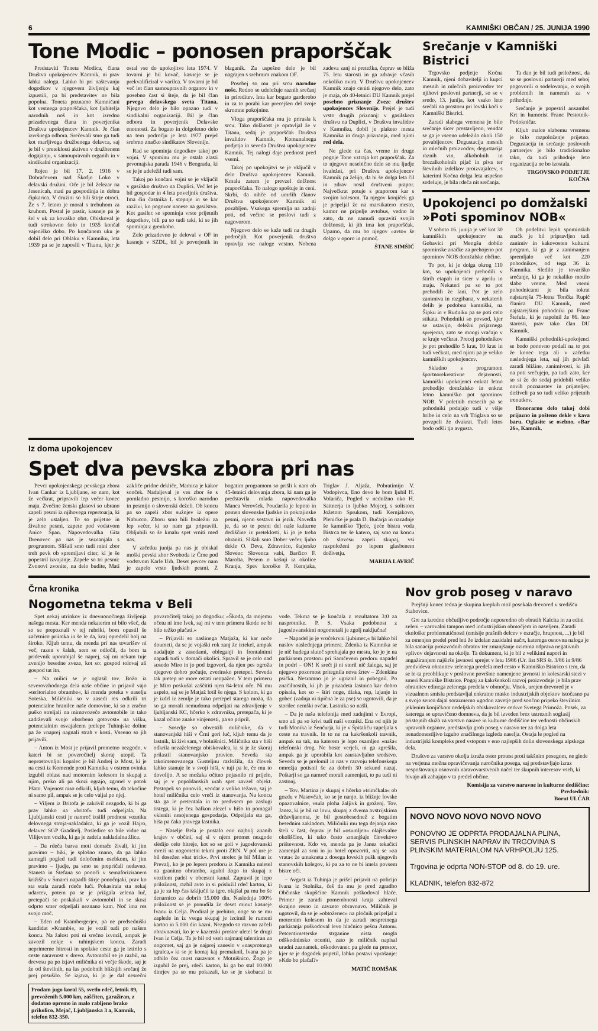6 KAMNIŠKI OBČAN / 25. JUNIJA 1990
Tone Modic – ponosen praporščak
Predstaviti Toneta Modica, člana Društva upokojencev Kamnik, ni prav lahka naloga. Lahko bi pri naštevanju dogodkov v njegovem življenju kaj izpustili, pa bi predstavitev ne bila popolna. Toneta poznamo Kamničani kot vestnega praporščaka, kot ljubitelja narodnih noš in kot izredno prizadevnega člana in poverjenika Društva upokojencev Kamnik. Je član izvršnega odbora. Srečevali smo ga tudi kot marljivega družbenega delavca, saj je bil v preteklosti aktiven v družbenem dogajanju, v samoupravnih organih in v sindikalni organizaciji.
Rojen je bil 17. 2. 1916 v Dobračevem nad Škofjo Loko v delavski družini. Oče je bil železar na Jesenicah, mati pa gospodinja in dobra čipkarica. V družini so bili štirje otroci. Že s 7. letom je moral s trebuhom za kruhom. Postal je pastir, kasneje pa je šel v uk za kovaško obrt. Obiskoval je tudi strokovno šolo in 1935 končal vajeniško dobo. Po končanem uku je dobil delo pri Oblaku v Kamniku, leta 1939 pa se je zaposlil v Titanu, kjer je ostal vse do upokojitve leta 1974. V tovarni je bil kovač, kasneje se je prekvalificiral v varilca. V tovarni je bil več let član samoupravnih organov in v posebno čast si šteje, da je bil član prvega delavskega sveta Titana. Njegovo delo je bilo opazno tudi v sindikalni organizaciji. Bil je član odbora in poverjenik Delavske enotnosti. Za bogato in dolgoletno delo na tem področju je leta 1977 prejel srebrno značko sindikatov Slovenije.
Rad se spominja dogodkov takoj po vojni. V spominu mu je ostala zlasti prvomajska parada 1946 v Beogradu, ki se je je udeležil tudi sam.
Takoj po končani vojni se je vključil v gasilsko društvo na Duplici. Več let je bil gospodar in 4 leta poveljnik društva. Ima čin častnika I. stopnje in se kar razživi, ko pogovor nanese na gasilstvo. Kot gasilec se spominja vrste prijetnih dogodkov, bili pa so tudi taki, ki se jih spominja z grenkobo.
Zelo prizadevno je deloval v OF in kasneje v SZDL, bil je poverjenik in blaganik. Za uspešno delo je bil nagrajen s srebrnim znakom OF.
Posebej so mu pri srcu narodne noše. Redno se udeležuje raznih srečanj in prireditev. Ima kar bogato garderobo in za to porabi kar precejšen del svoje skromne pokojnine.
Vloga praporščaka mu je prirasla k srcu. Tako dolžnost je opravljal že v Titanu, sedaj je praporščak Društva invalidov Kamnik, Komunalnega podjetja in seveda Društva upokojencev Kamnik. Tej nalogi daje prednost pred vsemi.
Takoj po upokojitvi se je vključil v delo Društva upokojencev Kamnik. Kmalu zatem je prevzel dolžnost praporščaka. To nalogo spoštuje in ceni. Skrbi, da nihče od umrlih članov Društva upokojencev Kamnik ni pozabljen. Vsakega spremlja na zadnji poti, od večine se poslovi tudi z nagovorom.
Njegovo delo se kaže tudi na drugih področjih. Kot poverjenik društva opravlja vse naloge vestno. Nobena zadeva zanj ni pretežka, čeprav se bliža 75. letu starosti in ga zdravje včasih nekoliko ovira. V Društvu upokojencev Kamnik znajo ceniti njegovo delo, zato je maja, ob 40-letnici DU Kamnik prejel posebno priznanje Zveze društev upokojencev Slovenije. Prejel je tudi vrsto drugih priznanj: v gasilskem društvu na Duplici, v Društvu invalidov v Kamniku, dobil je plaketo mesta Kamnika in druga priznanja, med njimi red dela.
Ne glede na čas, vreme in druge pogoje Tone vztraja kot praporščak. Za to njegovo nesebično delo so mu ljudje hvaležni, pri Društvu upokojencev Kamnik pa želijo, da bi še dolga leta čil in zdrav nosil društveni prapor. Največkrat potuje s praporom kar s svojim kolesom. Ta njegov konjiček ga je pripeljal že na marsikatero mesto, kamor ne pripelje avtobus, vedno le zato, da ne zamudi opraviti svojih dolžnosti, ki jih ima kot praporščak. Upamo, da mu bo njegov »avto« še dolgo v oporo in pomoč.
ŠTANE SIMŠIČ
Srečanje v Kamniški Bistrici
Trgovsko podjetje Kočna Kamnik, njeni dobavitelji in kupci mesnih in mlečnih proizvodov ter njihovi poslovni partnerji, so se v sredo, 13. junija, kot vsako leto srečali na prostoru pri lovski koči v Kamniški Bistrici.
Zaradi slabega vremena je bilo srečanje sicer prestavljeno, vendar se ga je vseeno udeležilo okoli 150 povabljencev. Degustacija mesnih in mlečnih proizvodov, degustacija raznih vin, alkoholnih in brezalkoholnih pijač in pivа ter številnih izdelkov proizvajalcev, s katerimi Kočna dolga leta uspešno sodeluje, je bila rdeča nit srečanja.
Ta dan je bil tudi priložnost, da so se poslovni partnerji med seboj pogovorili o sodelovanju, o svojih problemih in namerah za v prihodnje.
Srečanje je popestril ansambel Krt in humorist Franc Pestotnik-Podokničar.
Kljub malce slabemu vremenu je bilo razpoloženje prijetno. Degustacija in srečanje poslovnih partnerjev je bilo tradicionalno tako, da tudi prihodnje leto organizacija ne bo izostala.
TRGOVSKO PODJETJE KOČNA
Upokojenci po domžalski »Poti spominov NOB«
V soboto 16. junija je več kot 30 kamniških upokojencev na Gobavici pri Mengšu dobilo spominske značke za prehojeno pot spominov NOB domžalske občine.
To pot, ki je dolga okrog 110 km, so upokojenci prehodili v štirih etapah in sicer v aprilu in maju. Nekateri pa so to pot prehodili že lani. Pot je zelo zanimiva in razgibana, v nekaterih delih je podobna kamniški, na Šipku in v Rudniku pa se poti celo stikata. Pohodniki so povsod, kjer se ustavijo, deležni prijaznega sprejema, zato se mnogi vračajo v te kraje večkrat. Precej pohodnikov je pot prehodilo 5 krat, 10 krat in tudi večkrat, med njimi pa je veliko kamniških upokojencev.
Skladno s programom športnorekreativne dejavnosti, kamniški upokojenci enkrat letno prehodijo domžalsko in enkrat letno kamniško pot spominov NOB. V poletnih mesecih pa se pohodniki podajajo tudi v višje hribe in celo na vrh Triglava so se povzpeli že dvakrat. Tudi letos bodo odšli tja avgusta.
Ob podelitvi lepih spominskih značk je bil pripravljen tudi zanimiv in kakovosten kulturni program, ki ga je z zanimanjem spremljalo več kot 220 pohodnikov, od tega 36 iz Kamnika. Sledilo je tovariško srečanje, ki ga je nekaliko motilo slabo vreme. Med vsemi pohodnicami je bila tokrat najstarejša 75-letna Tončka Rupič članica DU Kamnik, med najstarejšimi pohodniki pa Franc Štefula, ki je napolnil že 86. leto starosti, prav tako član DU Kamnik.
Kamniški pohodniki-upokojenci se bodo ponovno podali na to pot že konec tega ali v začetku naslednjega leta, saj jih privlači zaradi bližine, zanimivosti, ki jih na poti srečujejo, pa tudi zato, ker so si že do sedaj pridobili veliko novih poznanstev in prijateljev, doživeli pa so tudi veliko prijetnih trenutkov.
Honorarno delo takoj dobi prijazno in pošteno dekle v kava baru. Oglasite se osebno. »Bar 26«, Kamnik.
Iz doma upokojencev
Spet dva pevska zbora pri nas
Pevci upokojenskega pevskega zbora Ivan Cankar iz Ljubljane, so nam, kot že večkrat, pripravili lep večer konec maja. Zvečine ženski glasovi so ubrano zapeli pesmi iz njihovega repertoarja, ki je zelo ustaljen. To so prijetne in živahne pesmi, zapete pod vodstvom Anice Špan. Napovedovalka Gita Drenovec pa nas je seznanjala s programom. Slišali smo tudi mini zbor treh pevk ob spremljavi citer, ki je še popestril izvajanje. Zapele so tri pesmi: Zvonovi zvonite, na delo budite, Mati zakliče pridne dekliče, Mamica je kakor sonček. Nadaljeval je ves zbor še s pomladno pesmijo, s koroško narodno in pesmijo o slovenski deželi. Ob koncu pa so zapeli zbor sužnjev iz opere Nabucco. Zboru smo bili hvaležni za lep večer, ki so nam ga pripravili. Obljubili so še kmalu spet vrniti med nas.
V začetku junija pa nas je obiskal moški pevski zbor Svoboda iz Črne pod vodstvom Karle Urh. Deset pevcev nam je zapelo vrsto ljudskih pesmi. Z bogatim programom so prišli k nam ob 45-letnici delovanja zbora, ki nam ga je predstavila mlada napovedovalka Manca Verovšek. Poudarila je lepoto in pomen slovenske ljudske in pokrajinske pesmi, njeno sestavo in jezik. Navedla je, da so te pesmi del naše kulturne dediščine iz preteklosti, ki jo je treba ohraniti. Slišali smo Dober večer, ljubo dekle O. Deva, Zdravnico, štajersko Slovenc Slovenca vabi, Barčico F. Maroltа. Pesem o košnji iz okolice Kranja, Spev koroške P. Kernjaka, Triglav J. Aljaža, Pobratimijo V. Vodopivca, Eno devo le bom ljubil H. Volariča, Pogled v nedolžno oko H. Sattnerja in ljubko Mojcej, s solistom Jožetom Sprukom, tudi Kernjakovo, Plenićke je prala D. Bučarja in nazadnje še kamniško Tjeće, tjeće bistra voda Bistrca ter še katero, saj smo na koncu ob slovesu zapeli skupaj, vsi razpoloženi po lepem glasbenem doživetju.
MARIJA LAVRIČ
Črna kronika
Nogometna tekma v Beli
Spet nekaj utrinkov iz dnevnonočnega življenja našega mesta. Ker menda nekaterim ni bilo všeč, da so se prepoznali v tej rubriki, bom opustil še začetnico priimka in še le da, kraj opredelil bolj na široko. Kljub temu, da menda pri nas tovarišev ni več, razen v šalah, sem se odločil, da bom ta pridevnik uporabljal še naprej, saj mi nekam tuje zvenijo besedne zveze, kot so: gospod tolovaj ali gospod tat itn.
– Na milici se je oglasil tov. Božo iz severovzhodnega dela naše občine in prijavil vajo »teritorialno obrambe«, ki menda poteka v naselju Soteska. Miličniki so v zasedi res odkrili tri potencialne branilce naše domovine, ki so z zračno puško streljali na mimovozeče avtomobile in tako zadrževali svojo »borbeno gotovost« na višku, potencialnim osvajalcem prelepe Tuhinjske doline pa že vnaprej nagnali strah v kosti. Vseeno so jih prijavili.
– Anton iz Most je prijavil prometno nezgodo, v kateri bi se povzročitelj skoraj utopil. Ta neprostovoljni kopalec je bil Andrej iz Most, ki je na cesti iz Komende proti Kamniku v ostrem ovinku izgubil oblast nad motornim kolesom in skupaj z njim, preko ali pa skozi ograjo, zgrmel v potok Pšato. Vnjenost niso odkrili, kljub temu, da tekočine ni samo pil, ampak se je celo valjal po njej.
– Viljem iz Britofa je zakrivil nezgodo, ki bi ga prav lahko na »britof« tudi odpeljala. Na Ljubljanski cesti je namreč izsilil prednost vozniku delovnega stroja-nakladalca, ki ga je vozil Hajro, delavec SGP Graditelj. Posledice so bile vidne na Vilijevem vozilu, ki ga je zadela nakladalna žlica.
– Da rdeča barva moti domače živali, ki jim pravimo – biki, je splošno znano, da pa lahko zamegli pogled tudi določenim osebkom, ki jim pravimo – ljudje, pa smo se prepričali nedavno. Staneta in Štefana so ponoči v semaforiziranem križišču v Šmarci napadli štirje ponočnjaki, prav ko sta stala zaradi rdeče luči. Pokasirala sta nekaj udarcev, potem pa se je prižgala zelena luč, pretepači so poskakali v avtomobil in se skozi odprto smer odpeljali neznano kam. Noč ima res svojo moč.
– Eden od Krambergerjev, pa ne predsedniški kandidat »Krambi«, se je vozil tudi po našem koncu. Na žalost poti ni srečno izvozil, ampak je zavozil nekje v tuhinjskem koncu. Zaradi neprimerne hitrosti in spolzke ceste ga je iztirilo s ceste naravnost v drevo. Avtomobil se je razbil, na drevesu pa po izjavi miličnika ni večje škode, saj je že od številnih, na las podobnih bližnjih srečanj že prej posušilo. Še izjava, ki jo je dal nesrečni povzročitelj takoj po dogodku: »Škoda, da mojemu očetu ni ime Ivek, saj mi v tem primeru škode ne bi bilo težko plačati.«
– Prijavili so naslinega Matjaža, ki kar noče doumeti, da se je vojaški rok zanj že iztekel, ampak nadaljuje z zasedami, obleganji in frontalnimi napadi tudi v domači okolici. Spravil se je celo nad sosedo Miro in jo pod izgovori, da njen pes ogroža njegovo dobro počutje, zverinsko pretepel. Seveda tak pretep ne more ostati neopažen. V tem primeru je Miro poskušal zaščititi njen 84-letni oče. Ni mu uspelo, saj se je Matjaž lotil še njega. S kolom, ki ga je izdrl iz zemlje je tako pretepel starega moža, da so ga morali nemudoma odpeljati na zdravljenje v ljubljanski KC, hčerko k zdravniku, pretepača, ki je kazal očitne znake vinjenosti, pa so pripril.
– Sosedje so obvestili miličnike, da v stanovanjski hiši v Črni gori luč, kljub temu da je lastnik, ki živi sam, v bolnišnici. Miličnika sta v hiši odkrila nezaželenega obiskovalca, ki si je že skoraj prilastil stanovanjsko pravico. Seveda sta takoimenovanega Gusteljnu razložila, da človek lahko stanuje le v svoji hiši, v tuji pa le, če mu to dovolijo. A se možaka očitno pojasnilo ni prijelo, saj je v popoldanskih urah spet zavzel objekt. Postopek so ponovili, vendar z veliko težavo, saj je hotel miličnika celo vreči iz stanovanja. Na koncu sta ga le pretentala in to predvsem po zaslugi tistega, ki je čez balkon zlezel v hišo in pomagal vkleniti nesojenega gospodarja. Odpeljala sta ga, hiša pa čaka pravega lastnika.
– Naselje Bela je postalo eno najbolj znanih krajev v občini, saj si v njem promet nezgode slédijo celo hitreje, kot so se goli v jugoslovanski mreži na nogometni tekmi proti ZRN. V pol ure je bil dosežen »hat trick«. Prvi strelec je bil Milan iz Prevalj, ko je po lepem prodoru iz Kamnika naletel na granitno obrambo, zgubil žogo in skupaj z vozilom padel v obcestni kanal. Zapravil je lepo priložnost, razbil avto in si prislužil rdeč karton, ki ga je za lep čas izključil iz igre, olajšal pa mu bo še denarnico za dobrih 15.000 din. Naslednja 100% priložnost se je ponudila že deset minut kasneje Ivanu iz Celja. Prodiral je prehitro, noge so se mu zapletle in iz vsega skupaj je izcimil le rumeni karton in 5.000 din kazni. Nezgodo so razvno začeli obravnavati, ko je v kazenski prostor uletel še drugi Ivan iz Celja. Ta je bil od vseh najmanj talentiran za nogomet, saj ga je najprej zaneslo v »naspro­tnega igralca,« ki se je komaj kaj premaknil, Ivana pa je odbilo čez most naravnot v Motnišnico. Žogo je izgubil že prej, rdeči karton, ki ga bo stal 10.000 dinrjev pa so mu pokazali, ko se je skobacal iz vode. Tekma se je končala z rezultatom 3:0 za nasprotnike. P. S. Vsaka podobnost z jugoslovanskimi nogometaši je zgolj naključna!
– Napadel jo je vročekrvni ljubimec,« bi lahko bil naslov naslednjega primera. Zdenka iz Kamnika se je nič hudega sluteč sprehajala po mestu, ko jo je na parkirnem prostoru pri Samčevem predoru napadel in podrl – ON! K sreči ji ni storil nič žalega, saj je njegovo pozornost pritegnila nova žrtev – Zdenkina psička. Nesramno jo je ugriznil in pobegnil. Po značilnostih, ki jih je prizadeta lastnica kar dobro opisala, kot so – štiri noge, dlaka, rep, lajanje in gobec (zadnja ni tipična le za pse) so ugotovili, da je storilec nemški ovčar. Lastnika so našli.
– Da je naša telefonija med zadnjimi v Evropi, smo ali pa so krivi tudi naši vozniki. Ena od njih je tudi Monika iz Šenčurja, ki je v Špitaliču zapeljala s ceste na travnik. In to ne na kakršenkoli travnik, ampak na tak, na katerem je lepo osamljen »naša« telefonski drog. Ne boste verjeli, ni ga zgrešila, ampak ga je uporabila kot zaustavljalno sredstvo. Seveda se je prelomil in nas v razvoju telefonskega omrežja potisnil še za dobrih 30 sekund nazaj. Poštarji so ga namreč morali zamenjati, to pa tudi ni zastonj.
– Tov. Martina je skupaj s hčerko »trimčkala« ob gozdu v Nasovčah, ko se je nanjo, iz bližnje lovske opazovalnice, vsula ploha žaljivk in groženj. Tov. Janez, ki je bil na lovu, skupaj z dvema avstrijskima državljanoma, je bil gostobesednež z bogatim besednim zakladom. Miličniki mu tega dejanja niso šteli v čast, čeprav je bil »osumljen« olajševalne okoliščine, ki tako često zmanjšuje človekovo prištevnost. Kdo ve, menda pa je Janez tekačici zamenjal za srni in ju hotel opozoriti, naj se »za vrata« že umakneta z dosega lovskih pušk njegovih stanovskih kolegov, ki pa za to ne bi imela povsem bistre oči.
– Avgust iz Tuhinja je prišel prijavit na policijo Ivana iz Stolnika, češ da mu je pred zgradbo Občinske skupščine Kamnik poškodoval hlače. Primer je zaradi pomembnosti kraja zahteval skrajno resno in zavzeto obravnavo. Miličnik je ugotovil, da se je »obtoženec« na pločnik pripeljal z motornim kolesom in da je zaradi nespretnega parkiranja poškodoval levo hlačnico pešcu Antonu. Petcentimeterske strganine nista mogla odškodninsko oceniti, zato je miličnik napisal uradni zaznamek, oškodovanec pa glede na prostor, kjer se je dogodek pripetil, lahko postavi vprašanje: »Kdo bo plačal?«
MATIČ ROMŠAK
Prodam jugo koral 55, svetlo rdeč, letnik 89, prevoženih 5.000 km, zaščiten, garažiran, z dodatno opremo in malo rabljeno brako prikolico. Mejač, Ljubljanska 3 a, Kamnik, telefon 832-350.
Nov grob poseg v naravo
Prejšnji konec tedna je skupina krepkih mož posekala drevored v središču Stahovice.
Gre za izredno občutljivo področje neposredno ob obratih Kalcita in za edini zeleni – varovalni tampon med industrijskim območjem in naseljem. Zaradi ekološke problematičnosti (emisije prašnih delcev v ozračje, hrupnost, ...) je bil za omenjen predel pred leti že izdelan zazidalni načrt, katerega osnovna naloga je bila sanacija proizvodnih obratov ter zmanjšanje oziroma odprava negativnih vplivov dejavnosti na okolje. Ta dokument, ki je bil z velikimi napori in angažiranjem najširše javnosti sprejet v letu 1986 (Ur. list SRS št. 3/86 in 9/86 predvideva ohranitev zelenega predela med cesto v Kamniško Bistrico s tem, da se le-ta preoblikuje v poslovne površine namenjene javnosti in kolesarski stezi v smeri Kamniške Bistrice. Pogoj za kakršenkoli razvoj proizvodnje je bila prav ohranitev edinega zelenega predela v območju. Visok, urejen drevored je v vizualnem smislu predstavljal enkratno masko industrijskih objektov istočasno pa s svojo senco dajal sorazmerno ugodno zavetje pred sončno pripeko številnim jeklenim konjičkom nedeljskih obiskovalcev cerkve Svetega Primoža. Posek, za katerega se upravičeno domneva, da je bil izveden brez ustreznih soglasij pristojnih služb za varstvo narave in kulturne dediščine ter vednosti občinskih upravnih organov, predstavlja grob poseg v naravo ter za dolga leta nenadomestljivo izgubo značilnega izgleda naselja. Ostaja le pogled na industrijski kompleks pred vstopom v eno najlepših dolin slovenskega alpskega dela.
Društvo za varstvo okolja izraža oster protest proti takšnim posegom, ne glede na verjetna možna opravičevanja naročnika posega, saj predstavljajo izraz nespoštovanja osnovnih naravovarstvenih načel ter skupnih interesov vseh, ki bivajo ali zahajajo v ta predel občine.
Komisija za varstvo naravne in kulturne dediščine:
Predsednik:
Borut ULČAR
NOVO NOVO NOVO NOVO NOVO
PONOVNO JE ODPRTA PRODAJALNA PLINA, SERVIS PLINSKIH NAPRAV IN TRGOVINA S PLINSKIM MATERIALOM NA VRHPOLJU 125.
Trgovina je odprta NON-STOP od 8. do 19. ure.
KLADNIK, telefon 832-872